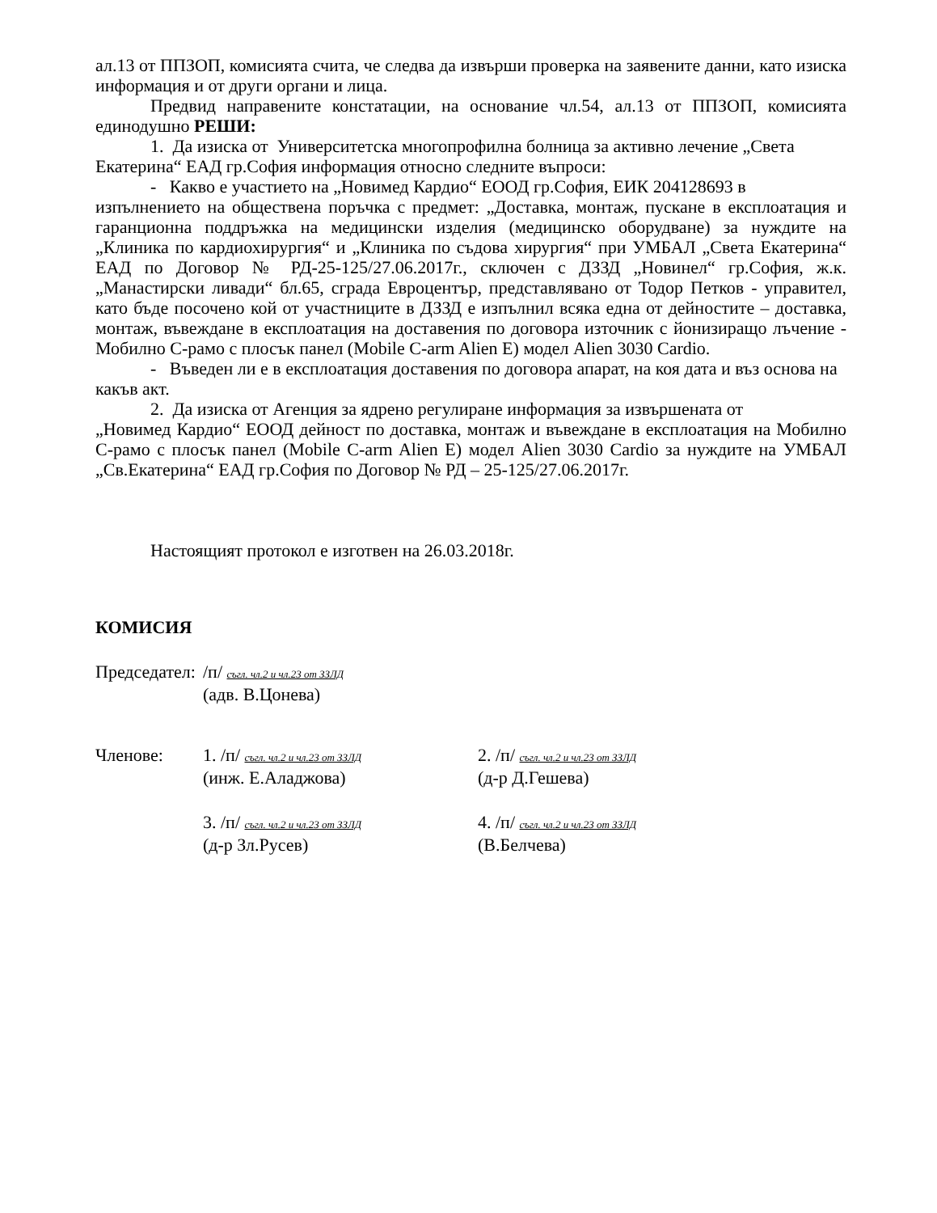ал.13 от ППЗОП, комисията счита, че следва да извърши проверка на заявените данни, като изиска информация и от други органи и лица.
Предвид направените констатации, на основание чл.54, ал.13 от ППЗОП, комисията единодушно РЕШИ:
1. Да изиска от Университетска многопрофилна болница за активно лечение „Света Екатерина“ ЕАД гр.София информация относно следните въпроси:
- Какво е участието на „Новимед Кардио“ ЕООД гр.София, ЕИК 204128693 в
изпълнението на обществена поръчка с предмет: „Доставка, монтаж, пускане в експлоатация и гаранционна поддръжка на медицински изделия (медицинско оборудване) за нуждите на „Клиника по кардиохирургия“ и „Клиника по съдова хирургия“ при УМБАЛ „Света Екатерина“ ЕАД по Договор № РД-25-125/27.06.2017г., сключен с ДЗЗД „Новинел“ гр.София, ж.к. „Манастирски ливади“ бл.65, сграда Евроцентър, представлявано от Тодор Петков - управител, като бъде посочено кой от участниците в ДЗЗД е изпълнил всяка една от дейностите – доставка, монтаж, въвеждане в експлоатация на доставения по договора източник с йонизиращо лъчение - Мобилно С-рамо с плосък панел (Mobile C-arm Alien E) модел Alien 3030 Cardio.
- Въведен ли е в експлоатация доставения по договора апарат, на коя дата и въз основа на какъв акт.
2. Да изиска от Агенция за ядрено регулиране информация за извършената от
„Новимед Кардио“ ЕООД дейност по доставка, монтаж и въвеждане в експлоатация на Мобилно С-рамо с плосък панел (Mobile C-arm Alien E) модел Alien 3030 Cardio за нуждите на УМБАЛ „Св.Екатерина“ ЕАД гр.София по Договор № РД – 25-125/27.06.2017г.
Настоящият протокол е изготвен на 26.03.2018г.
КОМИСИЯ
| Председател: | /п/ съгл. чл.2 и чл.23 от ЗЗЛД (адв. В.Цонева) | |
| Членове: | 1. /п/ съгл. чл.2 и чл.23 от ЗЗЛД (инж. Е.Аладжова) | 2. /п/ съгл. чл.2 и чл.23 от ЗЗЛД (д-р Д.Гешева) |
| | 3. /п/ съгл. чл.2 и чл.23 от ЗЗЛД (д-р Зл.Русев) | 4. /п/ съгл. чл.2 и чл.23 от ЗЗЛД (В.Белчева) |